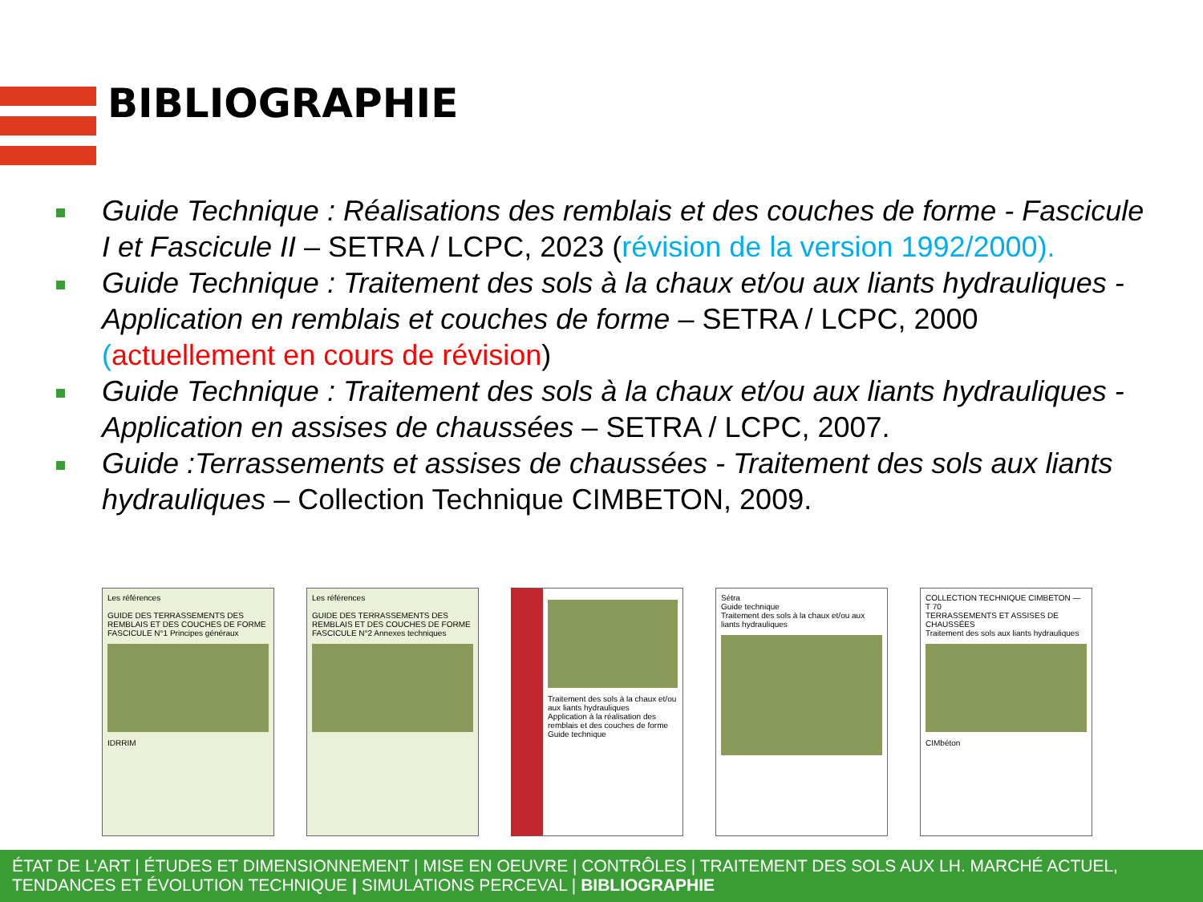BIBLIOGRAPHIE
Guide Technique : Réalisations des remblais et des couches de forme - Fascicule I et Fascicule II – SETRA / LCPC, 2023 (révision de la version 1992/2000).
Guide Technique : Traitement des sols à la chaux et/ou aux liants hydrauliques - Application en remblais et couches de forme – SETRA / LCPC, 2000 (actuellement en cours de révision)
Guide Technique : Traitement des sols à la chaux et/ou aux liants hydrauliques - Application en assises de chaussées – SETRA / LCPC, 2007.
Guide :Terrassements et assises de chaussées - Traitement des sols aux liants hydrauliques – Collection Technique CIMBETON, 2009.
Les références
GUIDE DES TERRASSEMENTS DES REMBLAIS ET DES COUCHES DE FORME
FASCICULE N°1 Principes généraux
IDRRIM
Les références
GUIDE DES TERRASSEMENTS DES REMBLAIS ET DES COUCHES DE FORME
FASCICULE N°2 Annexes techniques
Traitement des sols à la chaux et/ou aux liants hydrauliques
Application à la réalisation des remblais et des couches de forme
Guide technique
Sétra
Guide technique
Traitement des sols à la chaux et/ou aux liants hydrauliques
COLLECTION TECHNIQUE CIMBETON — T 70
TERRASSEMENTS ET ASSISES DE CHAUSSÉES
Traitement des sols aux liants hydrauliques
CIMbéton
ÉTAT DE L’ART | ÉTUDES ET DIMENSIONNEMENT | MISE EN OEUVRE | CONTRÔLES | TRAITEMENT DES SOLS AUX LH. MARCHÉ ACTUEL, TENDANCES ET ÉVOLUTION TECHNIQUE | SIMULATIONS PERCEVAL | BIBLIOGRAPHIE